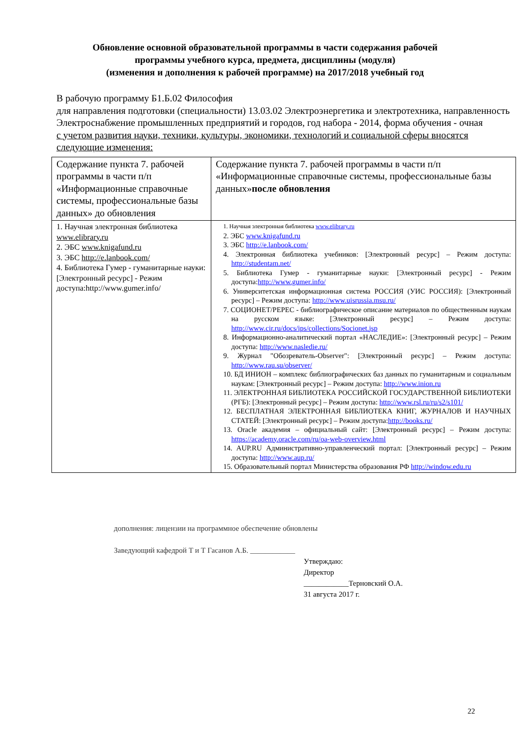Обновление основной образовательной программы в части содержания рабочей
программы учебного курса, предмета, дисциплины (модуля)
(изменения и дополнения к рабочей программе) на 2017/2018 учебный год
В рабочую программу Б1.Б.02 Философия
для направления подготовки (специальности) 13.03.02 Электроэнергетика и электротехника, направленность Электроснабжение промышленных предприятий и городов, год набора - 2014, форма обучения - очная
с учетом развития науки, техники, культуры, экономики, технологий и социальной сферы вносятся следующие изменения:
| Содержание пункта 7. рабочей программы в части п/п «Информационные справочные системы, профессиональные базы данных» до обновления | Содержание пункта 7. рабочей программы в части п/п «Информационные справочные системы, профессиональные базы данных» после обновления |
| --- | --- |
| 1. Научная электронная библиотека www.elibrary.ru 2. ЭБС www.knigafund.ru 3. ЭБС http://e.lanbook.com/ 4. Библиотека Гумер - гуманитарные науки: [Электронный ресурс] - Режим доступа:http://www.gumer.info/ | 1. Научная электронная библиотека www.elibrary.ru 2. ЭБС www.knigafund.ru 3. ЭБС http://e.lanbook.com/ 4. Электронная библиотека учебников: [Электронный ресурс] – Режим доступа: http://studentam.net/ 5. Библиотека Гумер - гуманитарные науки: [Электронный ресурс] - Режим доступа: http://www.gumer.info/ 6. Университетская информационная система РОССИЯ (УИС РОССИЯ): [Электронный ресурс] – Режим доступа: http://www.uisrussia.msu.ru/ 7. СОЦИОНЕТ/РЕPEC - библиографическое описание материалов по общественным наукам на русском языке: [Электронный ресурс] – Режим доступа: http://www.cir.ru/docs/ips/collections/Socionet.jsp 8. Информационно-аналитический портал «НАСЛЕДИЕ»: [Электронный ресурс] – Режим доступа: http://www.nasledie.ru/ 9. Журнал "Обозреватель-Observer": [Электронный ресурс] – Режим доступа: http://www.rau.su/observer/ 10. БД ИНИОН – комплекс библиографических баз данных по гуманитарным и социальным наукам: [Электронный ресурс] – Режим доступа: http://www.inion.ru 11. ЭЛЕКТРОННАЯ БИБЛИОТЕКА РОССИЙСКОЙ ГОСУДАРСТВЕННОЙ БИБЛИОТЕКИ (РГБ): [Электронный ресурс] – Режим доступа: http://www.rsl.ru/ru/s2/s101/ 12. БЕСПЛАТНАЯ ЭЛЕКТРОННАЯ БИБЛИОТЕКА КНИГ, ЖУРНАЛОВ И НАУЧНЫХ СТАТЕЙ: [Электронный ресурс] – Режим доступа: http://books.ru/ 13. Oracle академия – официальный сайт: [Электронный ресурс] – Режим доступа: https://academy.oracle.com/ru/oa-web-overview.html 14. AUP.RU Административно-управленческий портал: [Электронный ресурс] – Режим доступа: http://www.aup.ru/ 15. Образовательный портал Министерства образования РФ http://window.edu.ru |
дополнения: лицензии на программное обеспечение обновлены
Заведующий кафедрой Т и Т Гасанов А.Б. ____________
Утверждаю:
Директор
____________Терновский О.А.
31 августа 2017 г.
22